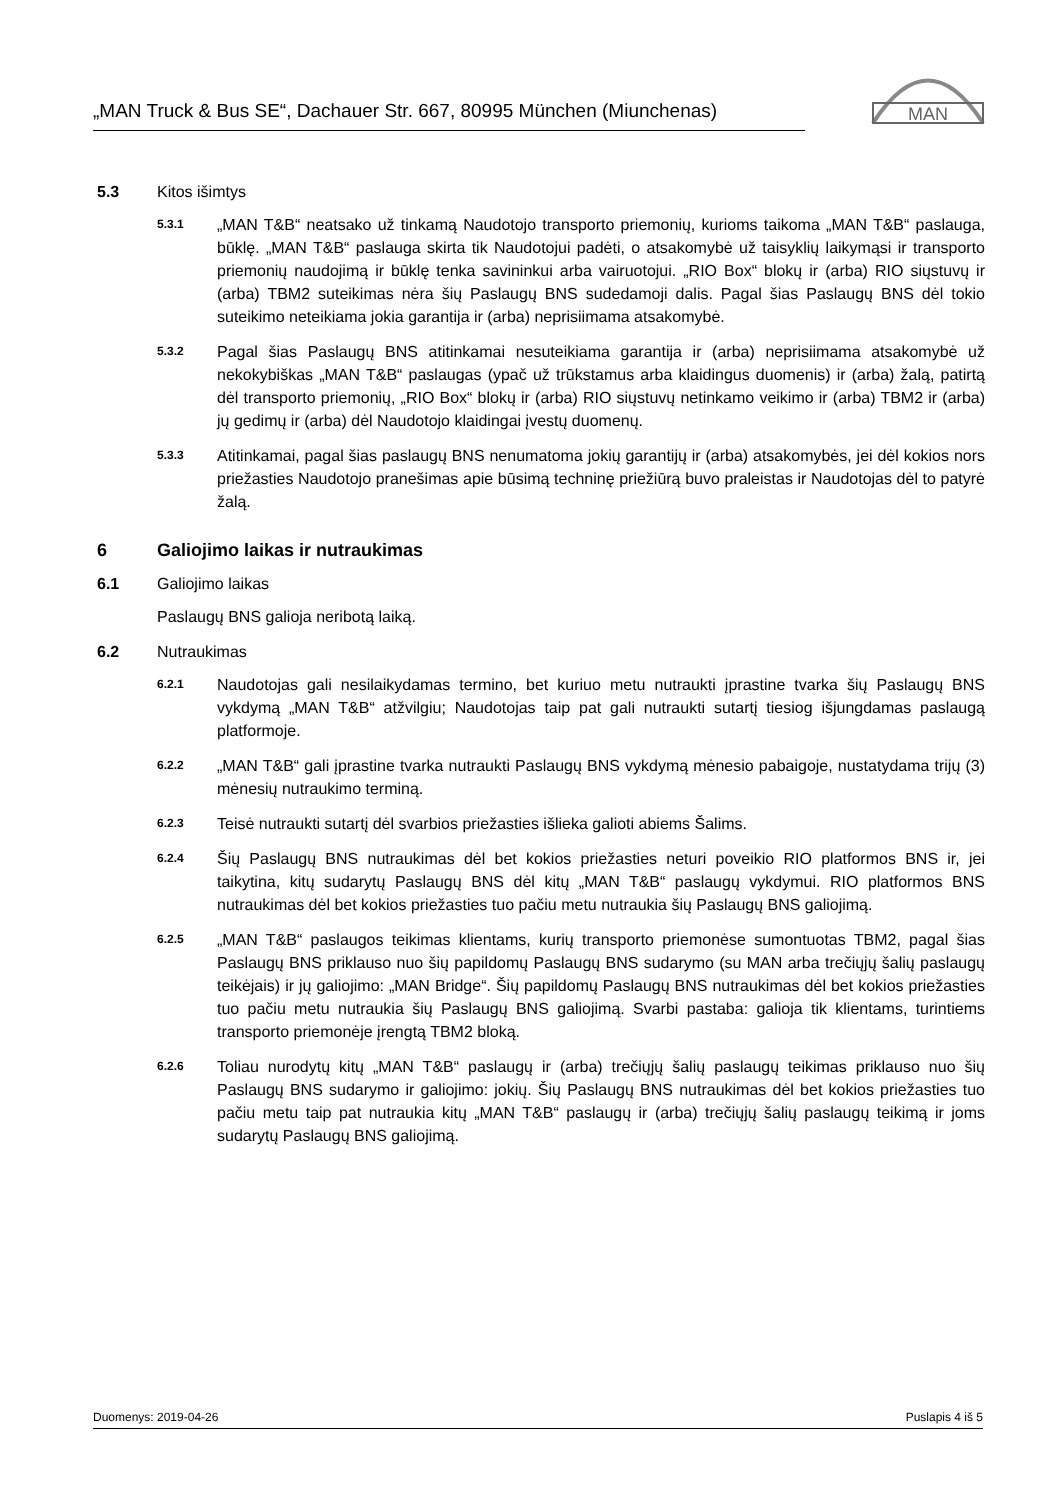„MAN Truck & Bus SE“, Dachauer Str. 667, 80995 München (Miunchenas)
MAN
5.3 Kitos išimtys
5.3.1 „MAN T&B“ neatsako už tinkamą Naudotojo transporto priemonių, kurioms taikoma „MAN T&B“ paslauga, būklę. „MAN T&B“ paslauga skirta tik Naudotojui padėti, o atsakomybė už taisyklių laikymąsi ir transporto priemonių naudojimą ir būklę tenka savininkui arba vairuotojui. „RIO Box“ blokų ir (arba) RIO siųstuvų ir (arba) TBM2 suteikimas nėra šių Paslaugų BNS sudedamoji dalis. Pagal šias Paslaugų BNS dėl tokio suteikimo neteikiama jokia garantija ir (arba) neprisiimama atsakomybė.
5.3.2 Pagal šias Paslaugų BNS atitinkamai nesuteikiama garantija ir (arba) neprisiimama atsakomybė už nekokybiškas „MAN T&B“ paslaugas (ypač už trūkstamus arba klaidingus duomenis) ir (arba) žalą, patirtą dėl transporto priemonių, „RIO Box“ blokų ir (arba) RIO siųstuvų netinkamo veikimo ir (arba) TBM2 ir (arba) jų gedimų ir (arba) dėl Naudotojo klaidingai įvestų duomenų.
5.3.3 Atitinkamai, pagal šias paslaugų BNS nenumatoma jokių garantijų ir (arba) atsakomybės, jei dėl kokios nors priežasties Naudotojo pranešimas apie būsimą techninę priežiūrą buvo praleistas ir Naudotojas dėl to patyrė žalą.
6 Galiojimo laikas ir nutraukimas
6.1 Galiojimo laikas
Paslaugų BNS galioja neribotą laiką.
6.2 Nutraukimas
6.2.1 Naudotojas gali nesilaikydamas termino, bet kuriuo metu nutraukti įprastine tvarka šių Paslaugų BNS vykdymą „MAN T&B“ atžvilgiu; Naudotojas taip pat gali nutraukti sutartį tiesiog išjungdamas paslaugą platformoje.
6.2.2 „MAN T&B“ gali įprastine tvarka nutraukti Paslaugų BNS vykdymą mėnesio pabaigoje, nustatydama trijų (3) mėnesių nutraukimo terminą.
6.2.3 Teisė nutraukti sutartį dėl svarbios priežasties išlieka galioti abiems Šalims.
6.2.4 Šių Paslaugų BNS nutraukimas dėl bet kokios priežasties neturi poveikio RIO platformos BNS ir, jei taikytina, kitų sudarytų Paslaugų BNS dėl kitų „MAN T&B“ paslaugų vykdymui. RIO platformos BNS nutraukimas dėl bet kokios priežasties tuo pačiu metu nutraukia šių Paslaugų BNS galiojimą.
6.2.5 „MAN T&B“ paslaugos teikimas klientams, kurių transporto priemonėse sumontuotas TBM2, pagal šias Paslaugų BNS priklauso nuo šių papildomų Paslaugų BNS sudarymo (su MAN arba trečiųjų šalių paslaugų teikėjais) ir jų galiojimo: „MAN Bridge“. Šių papildomų Paslaugų BNS nutraukimas dėl bet kokios priežasties tuo pačiu metu nutraukia šių Paslaugų BNS galiojimą. Svarbi pastaba: galioja tik klientams, turintiems transporto priemonėje įrengtą TBM2 bloką.
6.2.6 Toliau nurodytų kitų „MAN T&B“ paslaugų ir (arba) trečiųjų šalių paslaugų teikimas priklauso nuo šių Paslaugų BNS sudarymo ir galiojimo: jokių. Šių Paslaugų BNS nutraukimas dėl bet kokios priežasties tuo pačiu metu taip pat nutraukia kitų „MAN T&B“ paslaugų ir (arba) trečiųjų šalių paslaugų teikimą ir joms sudarytų Paslaugų BNS galiojimą.
Duomenys: 2019-04-26 Puslapis 4 iš 5